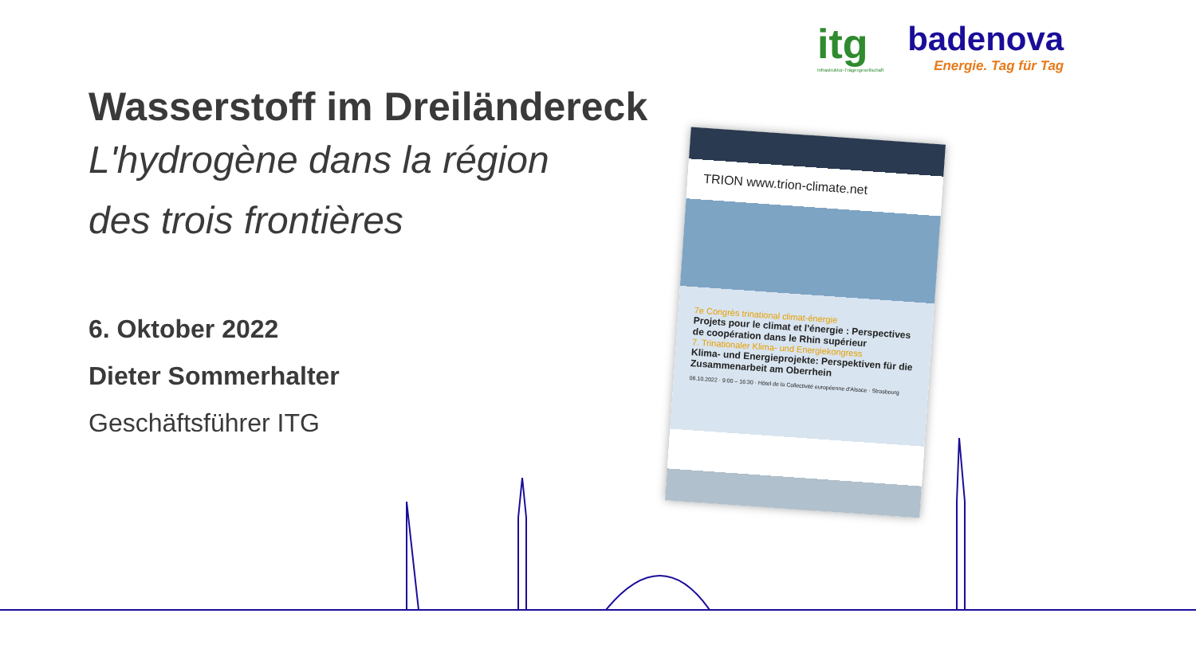itg
Infrastruktur-Trägergesellschaft
badenova
Energie. Tag für Tag
Wasserstoff im Dreiländereck
L'hydrogène dans la région
des trois frontières
6. Oktober 2022
Dieter Sommerhalter
Geschäftsführer ITG
TRION www.trion-climate.net
7e Congrès trinational climat-énergie
Projets pour le climat et l'énergie : Perspectives de coopération dans le Rhin supérieur
7. Trinationaler Klima- und Energiekongress
Klima- und Energieprojekte: Perspektiven für die Zusammenarbeit am Oberrhein
06.10.2022 · 9:00 – 16:30 · Hôtel de la Collectivité européenne d'Alsace · Strasbourg